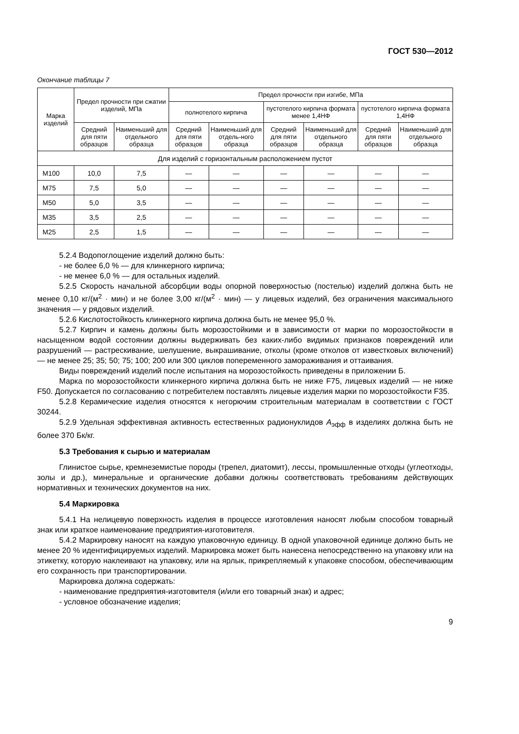ГОСТ 530—2012
Окончание таблицы 7
| Марка изделий | Предел прочности при сжатии изделий, МПа | | Предел прочности при изгибе, МПа | | | | | |
| --- | --- | --- | --- | --- | --- | --- | --- | --- |
| | | | полнотелого кирпича | | пустотелого кирпича формата менее 1,4НФ | | пустотелого кирпича формата 1,4НФ | |
| | Средний для пяти образцов | Наименьший для отдельного образца | Средний для пяти образцов | Наименьший для отдель-ного образца | Средний для пяти образцов | Наименьший для отдельного образца | Средний для пяти образцов | Наименьший для отдельного образца |
| Для изделий с горизонтальным расположением пустот | | | | | | | | |
| M100 | 10,0 | 7,5 | — | — | — | — | — | — |
| M75 | 7,5 | 5,0 | — | — | — | — | — | — |
| M50 | 5,0 | 3,5 | — | — | — | — | — | — |
| M35 | 3,5 | 2,5 | — | — | — | — | — | — |
| M25 | 2,5 | 1,5 | — | — | — | — | — | — |
5.2.4 Водопоглощение изделий должно быть:
- не более 6,0 % — для клинкерного кирпича;
- не менее 6,0 % — для остальных изделий.
5.2.5 Скорость начальной абсорбции воды опорной поверхностью (постелью) изделий должна быть не менее 0,10 кг/(м<sup>2</sup> · мин) и не более 3,00 кг/(м<sup>2</sup> · мин) — у лицевых изделий, без ограничения максимального значения — у рядовых изделий.
5.2.6 Кислотостойкость клинкерного кирпича должна быть не менее 95,0 %.
5.2.7 Кирпич и камень должны быть морозостойкими и в зависимости от марки по морозостойкости в насыщенном водой состоянии должны выдерживать без каких-либо видимых признаков повреждений или разрушений — растрескивание, шелушение, выкрашивание, отколы (кроме отколов от известковых включений) — не менее 25; 35; 50; 75; 100; 200 или 300 циклов попеременного замораживания и оттаивания.
Виды повреждений изделий после испытания на морозостойкость приведены в приложении Б.
Марка по морозостойкости клинкерного кирпича должна быть не ниже F75, лицевых изделий — не ниже F50. Допускается по согласованию с потребителем поставлять лицевые изделия марки по морозостойкости F35.
5.2.8 Керамические изделия относятся к негорючим строительным материалам в соответствии с ГОСТ 30244.
5.2.9 Удельная эффективная активность естественных радионуклидов A<sub>эфф</sub> в изделиях должна быть не более 370 Бк/кг.
5.3 Требования к сырью и материалам
Глинистое сырье, кремнеземистые породы (трепел, диатомит), лессы, промышленные отходы (углеотходы, золы и др.), минеральные и органические добавки должны соответствовать требованиям действующих нормативных и технических документов на них.
5.4 Маркировка
5.4.1 На нелицевую поверхность изделия в процессе изготовления наносят любым способом товарный знак или краткое наименование предприятия-изготовителя.
5.4.2 Маркировку наносят на каждую упаковочную единицу. В одной упаковочной единице должно быть не менее 20 % идентифицируемых изделий. Маркировка может быть нанесена непосредственно на упаковку или на этикетку, которую наклеивают на упаковку, или на ярлык, прикрепляемый к упаковке способом, обеспечивающим его сохранность при транспортировании.
Маркировка должна содержать:
- наименование предприятия-изготовителя (и/или его товарный знак) и адрес;
- условное обозначение изделия;
9